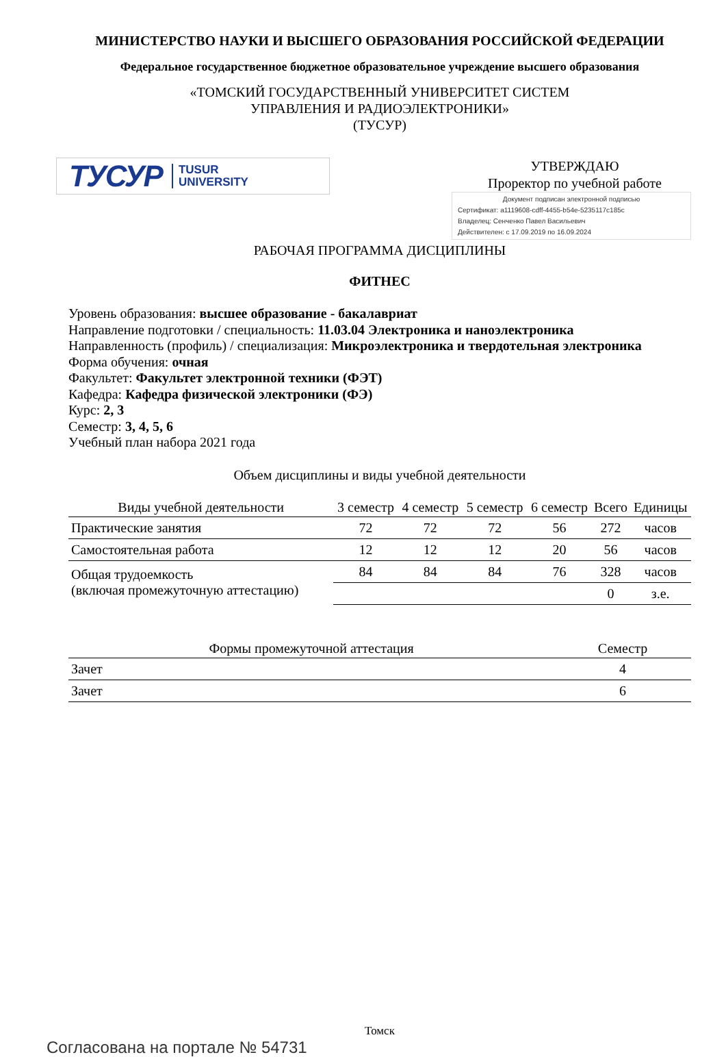МИНИСТЕРСТВО НАУКИ И ВЫСШЕГО ОБРАЗОВАНИЯ РОССИЙСКОЙ ФЕДЕРАЦИИ
Федеральное государственное бюджетное образовательное учреждение высшего образования
«ТОМСКИЙ ГОСУДАРСТВЕННЫЙ УНИВЕРСИТЕТ СИСТЕМ
УПРАВЛЕНИЯ И РАДИОЭЛЕКТРОНИКИ»
(ТУСУР)
ТУСУР TUSUR
UNIVERSITY
УТВЕРЖДАЮ
Проректор по учебной работе
Документ подписан электронной подписью
Сертификат: a1119608-cdff-4455-b54e-5235117c185c
Владелец: Сенченко Павел Васильевич
Действителен: с 17.09.2019 по 16.09.2024
РАБОЧАЯ ПРОГРАММА ДИСЦИПЛИНЫ
ФИТНЕС
Уровень образования: высшее образование - бакалавриат
Направление подготовки / специальность: 11.03.04 Электроника и наноэлектроника
Направленность (профиль) / специализация: Микроэлектроника и твердотельная электроника
Форма обучения: очная
Факультет: Факультет электронной техники (ФЭТ)
Кафедра: Кафедра физической электроники (ФЭ)
Курс: 2, 3
Семестр: 3, 4, 5, 6
Учебный план набора 2021 года
Объем дисциплины и виды учебной деятельности
| Виды учебной деятельности | 3 семестр | 4 семестр | 5 семестр | 6 семестр | Всего | Единицы |
| --- | --- | --- | --- | --- | --- | --- |
| Практические занятия | 72 | 72 | 72 | 56 | 272 | часов |
| Самостоятельная работа | 12 | 12 | 12 | 20 | 56 | часов |
| Общая трудоемкость (включая промежуточную аттестацию) | 84 | 84 | 84 | 76 | 328 | часов |
| | | | | | 0 | з.е. |
| Формы промежуточной аттестация | Семестр |
| --- | --- |
| Зачет | 4 |
| Зачет | 6 |
Томск
Согласована на портале № 54731